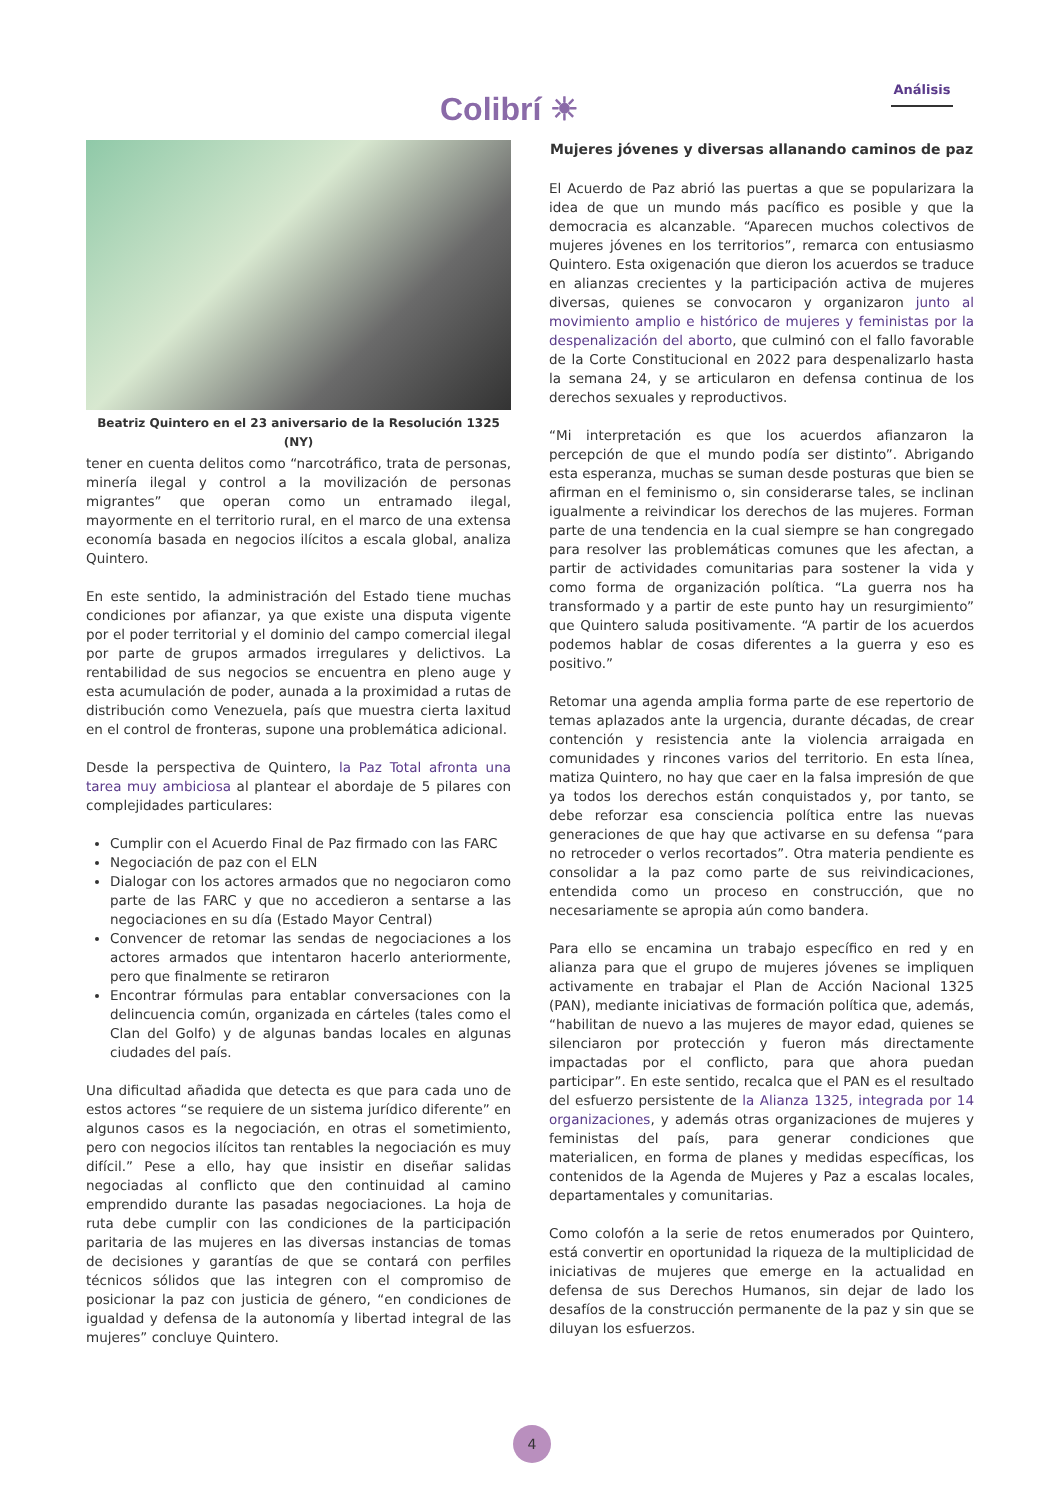Colibrí ☀
Análisis
Beatriz Quintero en el 23 aniversario de la Resolución 1325 (NY)
tener en cuenta delitos como “narcotráfico, trata de personas, minería ilegal y control a la movilización de personas migrantes” que operan como un entramado ilegal, mayormente en el territorio rural, en el marco de una extensa economía basada en negocios ilícitos a escala global, analiza Quintero.
En este sentido, la administración del Estado tiene muchas condiciones por afianzar, ya que existe una disputa vigente por el poder territorial y el dominio del campo comercial ilegal por parte de grupos armados irregulares y delictivos. La rentabilidad de sus negocios se encuentra en pleno auge y esta acumulación de poder, aunada a la proximidad a rutas de distribución como Venezuela, país que muestra cierta laxitud en el control de fronteras, supone una problemática adicional.
Desde la perspectiva de Quintero, la Paz Total afronta una tarea muy ambiciosa al plantear el abordaje de 5 pilares con complejidades particulares:
Cumplir con el Acuerdo Final de Paz firmado con las FARC
Negociación de paz con el ELN
Dialogar con los actores armados que no negociaron como parte de las FARC y que no accedieron a sentarse a las negociaciones en su día (Estado Mayor Central)
Convencer de retomar las sendas de negociaciones a los actores armados que intentaron hacerlo anteriormente, pero que finalmente se retiraron
Encontrar fórmulas para entablar conversaciones con la delincuencia común, organizada en cárteles (tales como el Clan del Golfo) y de algunas bandas locales en algunas ciudades del país.
Una dificultad añadida que detecta es que para cada uno de estos actores “se requiere de un sistema jurídico diferente” en algunos casos es la negociación, en otras el sometimiento, pero con negocios ilícitos tan rentables la negociación es muy difícil.” Pese a ello, hay que insistir en diseñar salidas negociadas al conflicto que den continuidad al camino emprendido durante las pasadas negociaciones. La hoja de ruta debe cumplir con las condiciones de la participación paritaria de las mujeres en las diversas instancias de tomas de decisiones y garantías de que se contará con perfiles técnicos sólidos que las integren con el compromiso de posicionar la paz con justicia de género, “en condiciones de igualdad y defensa de la autonomía y libertad integral de las mujeres” concluye Quintero.
Mujeres jóvenes y diversas allanando caminos de paz
El Acuerdo de Paz abrió las puertas a que se popularizara la idea de que un mundo más pacífico es posible y que la democracia es alcanzable. “Aparecen muchos colectivos de mujeres jóvenes en los territorios”, remarca con entusiasmo Quintero. Esta oxigenación que dieron los acuerdos se traduce en alianzas crecientes y la participación activa de mujeres diversas, quienes se convocaron y organizaron junto al movimiento amplio e histórico de mujeres y feministas por la despenalización del aborto, que culminó con el fallo favorable de la Corte Constitucional en 2022 para despenalizarlo hasta la semana 24, y se articularon en defensa continua de los derechos sexuales y reproductivos.
“Mi interpretación es que los acuerdos afianzaron la percepción de que el mundo podía ser distinto”. Abrigando esta esperanza, muchas se suman desde posturas que bien se afirman en el feminismo o, sin considerarse tales, se inclinan igualmente a reivindicar los derechos de las mujeres. Forman parte de una tendencia en la cual siempre se han congregado para resolver las problemáticas comunes que les afectan, a partir de actividades comunitarias para sostener la vida y como forma de organización política. “La guerra nos ha transformado y a partir de este punto hay un resurgimiento” que Quintero saluda positivamente. “A partir de los acuerdos podemos hablar de cosas diferentes a la guerra y eso es positivo.”
Retomar una agenda amplia forma parte de ese repertorio de temas aplazados ante la urgencia, durante décadas, de crear contención y resistencia ante la violencia arraigada en comunidades y rincones varios del territorio. En esta línea, matiza Quintero, no hay que caer en la falsa impresión de que ya todos los derechos están conquistados y, por tanto, se debe reforzar esa consciencia política entre las nuevas generaciones de que hay que activarse en su defensa “para no retroceder o verlos recortados”. Otra materia pendiente es consolidar a la paz como parte de sus reivindicaciones, entendida como un proceso en construcción, que no necesariamente se apropia aún como bandera.
Para ello se encamina un trabajo específico en red y en alianza para que el grupo de mujeres jóvenes se impliquen activamente en trabajar el Plan de Acción Nacional 1325 (PAN), mediante iniciativas de formación política que, además, “habilitan de nuevo a las mujeres de mayor edad, quienes se silenciaron por protección y fueron más directamente impactadas por el conflicto, para que ahora puedan participar”. En este sentido, recalca que el PAN es el resultado del esfuerzo persistente de la Alianza 1325, integrada por 14 organizaciones, y además otras organizaciones de mujeres y feministas del país, para generar condiciones que materialicen, en forma de planes y medidas específicas, los contenidos de la Agenda de Mujeres y Paz a escalas locales, departamentales y comunitarias.
Como colofón a la serie de retos enumerados por Quintero, está convertir en oportunidad la riqueza de la multiplicidad de iniciativas de mujeres que emerge en la actualidad en defensa de sus Derechos Humanos, sin dejar de lado los desafíos de la construcción permanente de la paz y sin que se diluyan los esfuerzos.
4